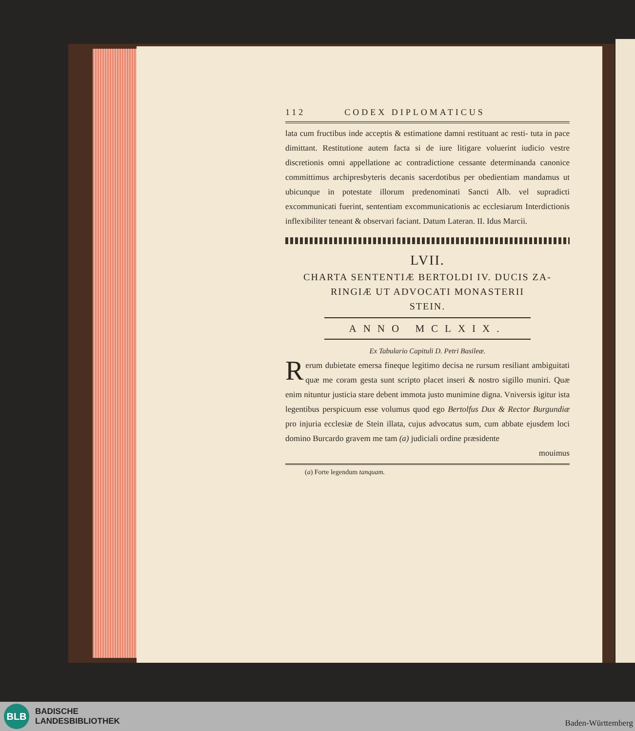112 CODEX DIPLOMATICUS
lata cum fructibus inde acceptis & estimatione damni restituant ac resti- tuta in pace dimittant. Restitutione autem facta si de iure litigare voluerint iudicio vestre discretionis omni appellatione ac contradictione cessante determinanda canonice committimus archipresbyteris decanis sacerdotibus per obedientiam mandamus ut ubicunque in potestate illorum predenominati Sancti Alb. vel supradicti excommunicati fuerint, sententiam excommunicationis ac ecclesiarum Interdictionis inflexibiliter teneant & observari faciant. Datum Lateran. II. Idus Marcii.
LVII.
CHARTA SENTENTIÆ BERTOLDI IV. DUCIS ZA-
RINGIÆ UT ADVOCATI MONASTERII
STEIN.
ANNO MCLXIX.
Ex Tabulario Capituli D. Petri Basileæ.
Rerum dubietate emersa fineque legitimo decisa ne rursum resiliant ambiguitati quæ me coram gesta sunt scripto placet inseri & nostro sigillo muniri. Quæ enim nituntur justicia stare debent immota justo munimine digna. Vniversis igitur ista legentibus perspicuum esse volumus quod ego Bertolfus Dux & Rector Burgundiæ pro injuria ecclesiæ de Stein illata, cujus advocatus sum, cum abbate ejusdem loci domino Burcardo gravem me tam (a) judiciali ordine præsidente
mouimus
(a) Forte legendum tanquam.
BLB
BADISCHE
LANDESBIBLIOTHEK
Baden-Württemberg